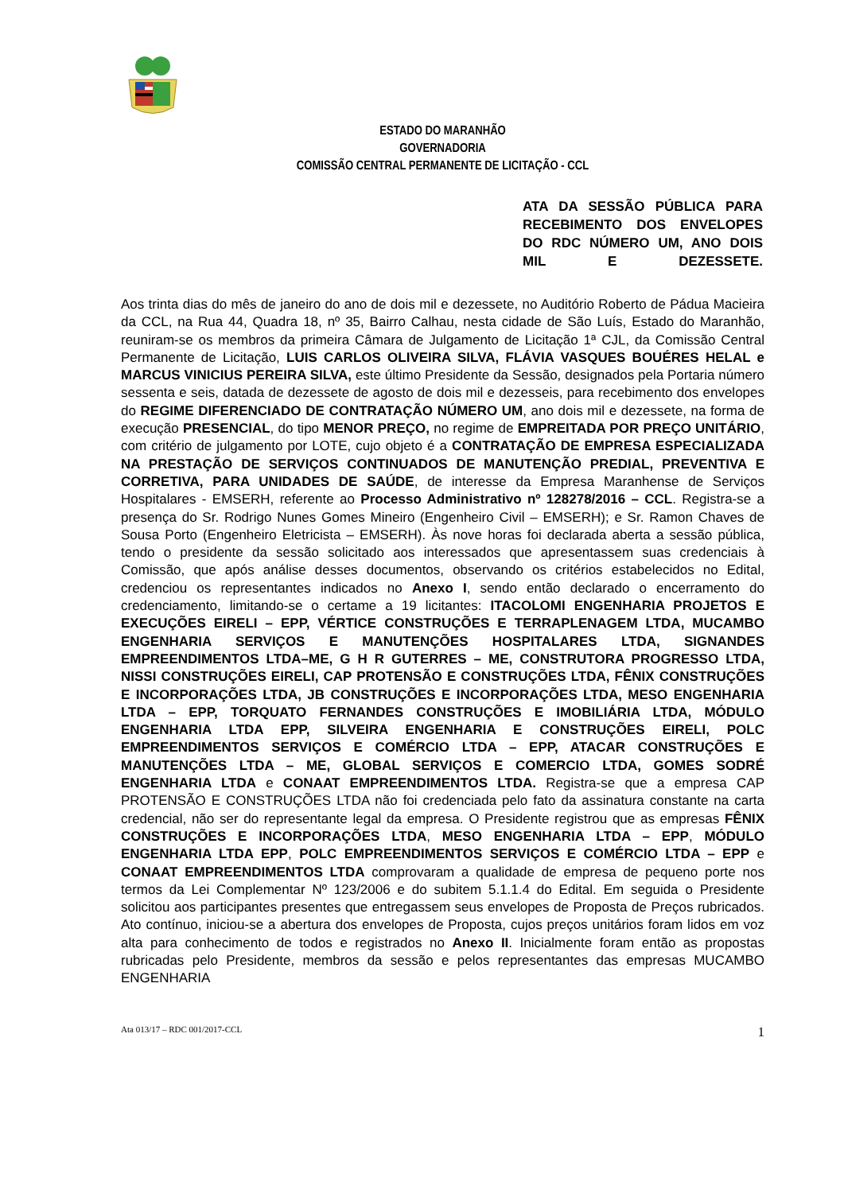ESTADO DO MARANHÃO
GOVERNADORIA
COMISSÃO CENTRAL PERMANENTE DE LICITAÇÃO - CCL
ATA DA SESSÃO PÚBLICA PARA RECEBIMENTO DOS ENVELOPES DO RDC NÚMERO UM, ANO DOIS MIL E DEZESSETE.
Aos trinta dias do mês de janeiro do ano de dois mil e dezessete, no Auditório Roberto de Pádua Macieira da CCL, na Rua 44, Quadra 18, nº 35, Bairro Calhau, nesta cidade de São Luís, Estado do Maranhão, reuniram-se os membros da primeira Câmara de Julgamento de Licitação 1ª CJL, da Comissão Central Permanente de Licitação, LUIS CARLOS OLIVEIRA SILVA, FLÁVIA VASQUES BOUÉRES HELAL e MARCUS VINICIUS PEREIRA SILVA, este último Presidente da Sessão, designados pela Portaria número sessenta e seis, datada de dezessete de agosto de dois mil e dezesseis, para recebimento dos envelopes do REGIME DIFERENCIADO DE CONTRATAÇÃO NÚMERO UM, ano dois mil e dezessete, na forma de execução PRESENCIAL, do tipo MENOR PREÇO, no regime de EMPREITADA POR PREÇO UNITÁRIO, com critério de julgamento por LOTE, cujo objeto é a CONTRATAÇÃO DE EMPRESA ESPECIALIZADA NA PRESTAÇÃO DE SERVIÇOS CONTINUADOS DE MANUTENÇÃO PREDIAL, PREVENTIVA E CORRETIVA, PARA UNIDADES DE SAÚDE, de interesse da Empresa Maranhense de Serviços Hospitalares - EMSERH, referente ao Processo Administrativo nº 128278/2016 – CCL. Registra-se a presença do Sr. Rodrigo Nunes Gomes Mineiro (Engenheiro Civil – EMSERH); e Sr. Ramon Chaves de Sousa Porto (Engenheiro Eletricista – EMSERH). Às nove horas foi declarada aberta a sessão pública, tendo o presidente da sessão solicitado aos interessados que apresentassem suas credenciais à Comissão, que após análise desses documentos, observando os critérios estabelecidos no Edital, credenciou os representantes indicados no Anexo I, sendo então declarado o encerramento do credenciamento, limitando-se o certame a 19 licitantes: ITACOLOMI ENGENHARIA PROJETOS E EXECUÇÕES EIRELI – EPP, VÉRTICE CONSTRUÇÕES E TERRAPLENAGEM LTDA, MUCAMBO ENGENHARIA SERVIÇOS E MANUTENÇÕES HOSPITALARES LTDA, SIGNANDES EMPREENDIMENTOS LTDA–ME, G H R GUTERRES – ME, CONSTRUTORA PROGRESSO LTDA, NISSI CONSTRUÇÕES EIRELI, CAP PROTENSÃO E CONSTRUÇÕES LTDA, FÊNIX CONSTRUÇÕES E INCORPORAÇÕES LTDA, JB CONSTRUÇÕES E INCORPORAÇÕES LTDA, MESO ENGENHARIA LTDA – EPP, TORQUATO FERNANDES CONSTRUÇÕES E IMOBILIÁRIA LTDA, MÓDULO ENGENHARIA LTDA EPP, SILVEIRA ENGENHARIA E CONSTRUÇÕES EIRELI, POLC EMPREENDIMENTOS SERVIÇOS E COMÉRCIO LTDA – EPP, ATACAR CONSTRUÇÕES E MANUTENÇÕES LTDA – ME, GLOBAL SERVIÇOS E COMERCIO LTDA, GOMES SODRÉ ENGENHARIA LTDA e CONAAT EMPREENDIMENTOS LTDA. Registra-se que a empresa CAP PROTENSÃO E CONSTRUÇÕES LTDA não foi credenciada pelo fato da assinatura constante na carta credencial, não ser do representante legal da empresa. O Presidente registrou que as empresas FÊNIX CONSTRUÇÕES E INCORPORAÇÕES LTDA, MESO ENGENHARIA LTDA – EPP, MÓDULO ENGENHARIA LTDA EPP, POLC EMPREENDIMENTOS SERVIÇOS E COMÉRCIO LTDA – EPP e CONAAT EMPREENDIMENTOS LTDA comprovaram a qualidade de empresa de pequeno porte nos termos da Lei Complementar Nº 123/2006 e do subitem 5.1.1.4 do Edital. Em seguida o Presidente solicitou aos participantes presentes que entregassem seus envelopes de Proposta de Preços rubricados. Ato contínuo, iniciou-se a abertura dos envelopes de Proposta, cujos preços unitários foram lidos em voz alta para conhecimento de todos e registrados no Anexo II. Inicialmente foram então as propostas rubricadas pelo Presidente, membros da sessão e pelos representantes das empresas MUCAMBO ENGENHARIA
Ata 013/17 – RDC 001/2017-CCL 1